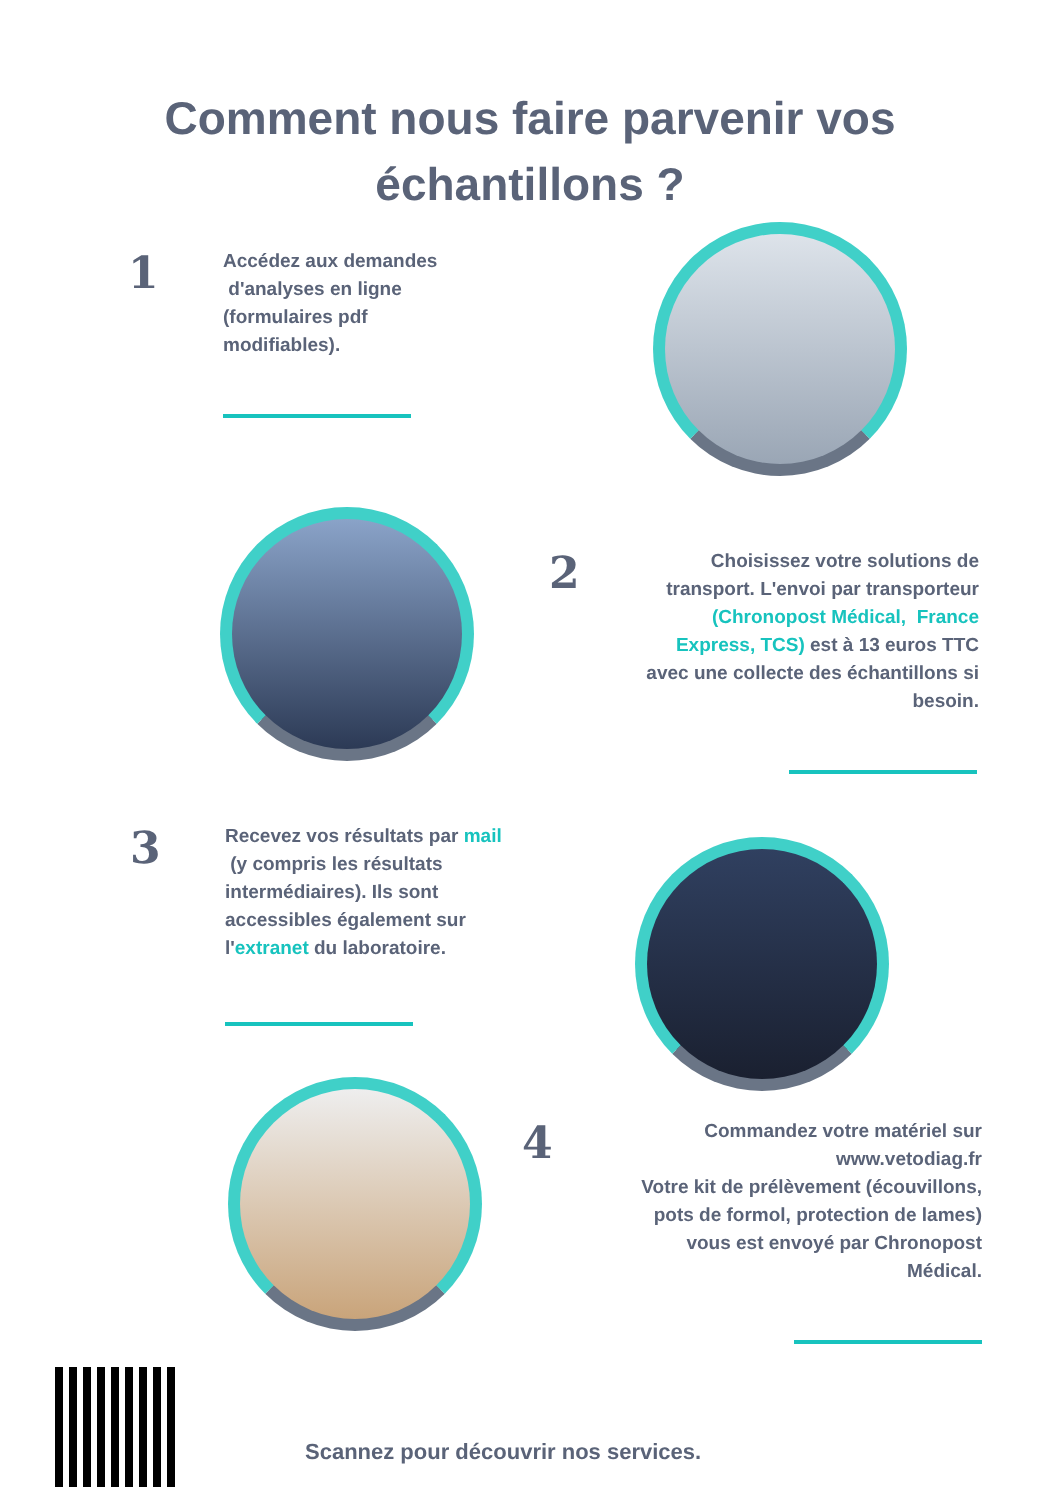Comment nous faire parvenir vos
échantillons ?
1
Accédez aux demandes
d'analyses en ligne
(formulaires pdf
modifiables).
2
Choisissez votre solutions de transport. L'envoi par transporteur (Chronopost Médical, France Express, TCS) est à 13 euros TTC avec une collecte des échantillons si besoin.
3
Recevez vos résultats par mail
(y compris les résultats intermédiaires). Ils sont accessibles également sur l'extranet du laboratoire.
4
Commandez votre matériel sur www.vetodiag.fr
Votre kit de prélèvement (écouvillons, pots de formol, protection de lames) vous est envoyé par Chronopost Médical.
Scannez pour découvrir nos services.